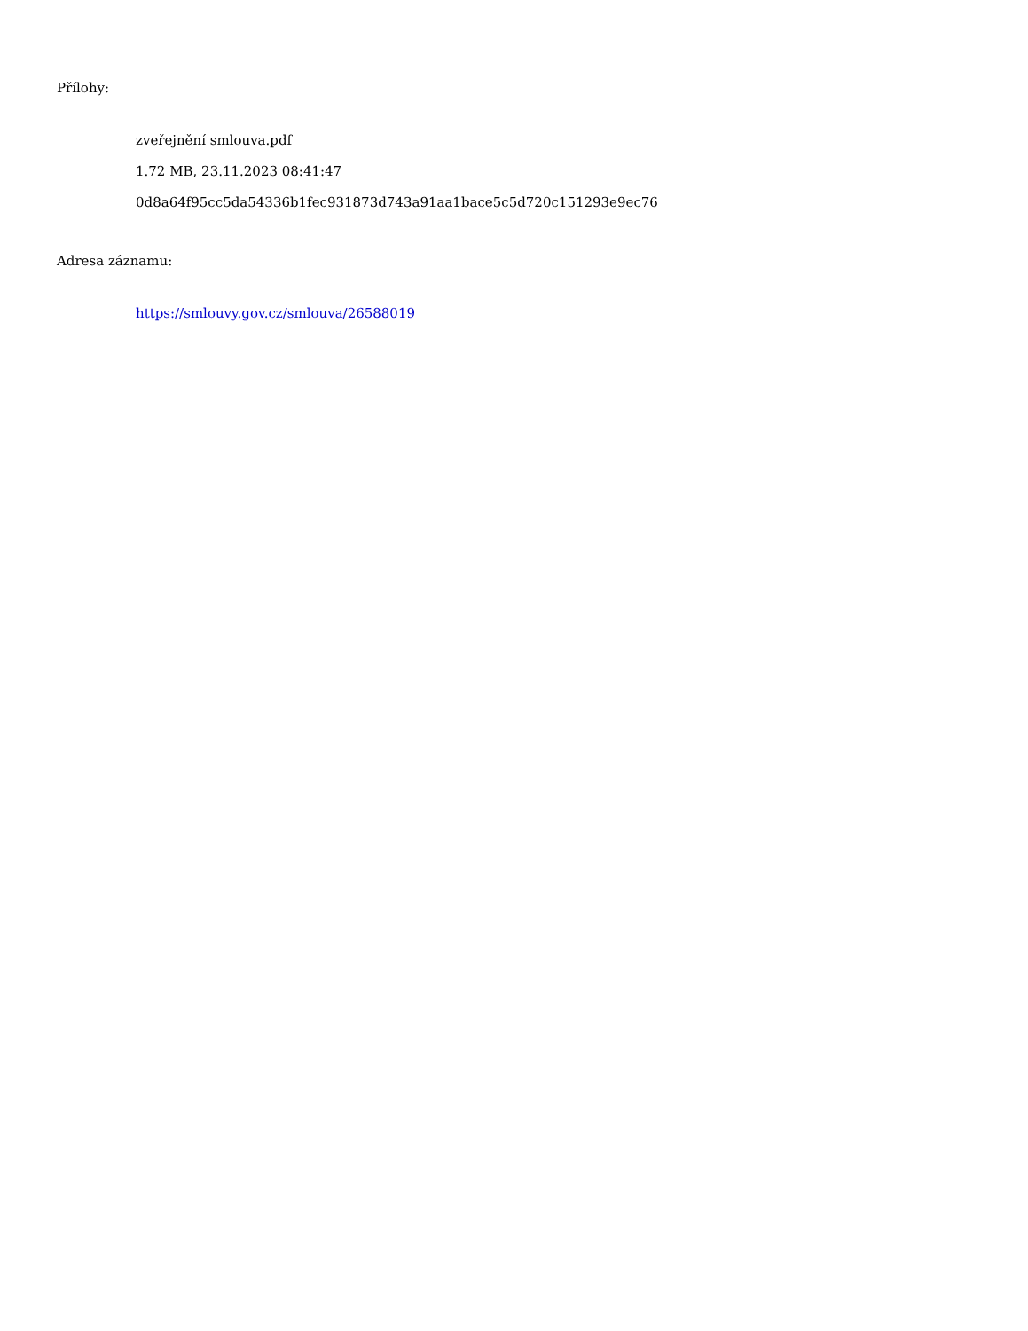Přílohy:
zveřejnění smlouva.pdf
1.72 MB, 23.11.2023 08:41:47
0d8a64f95cc5da54336b1fec931873d743a91aa1bace5c5d720c151293e9ec76
Adresa záznamu:
https://smlouvy.gov.cz/smlouva/26588019